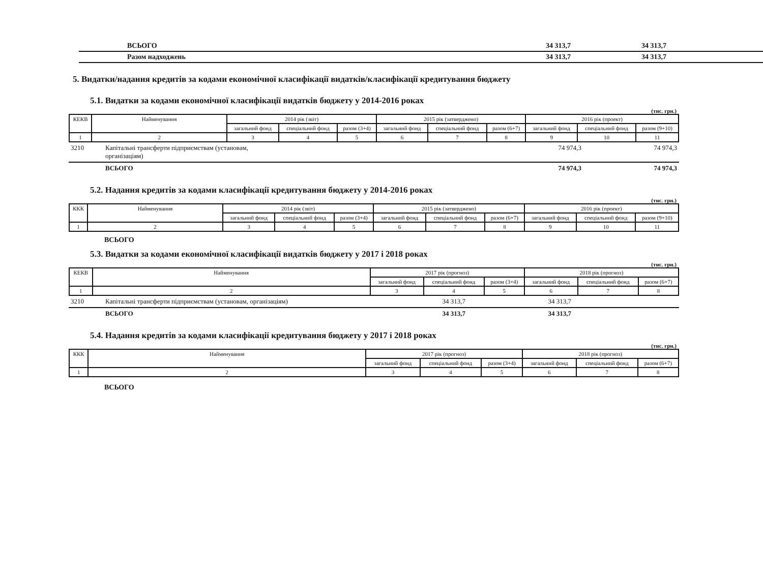| ВСЬОГО | 34 313,7 | 34 313,7 |
| Разом надходжень | 34 313,7 | 34 313,7 |
5. Видатки/надання кредитів за кодами економічної класифікації видатків/класифікації кредитування бюджету
5.1. Видатки за кодами економічної класифікації видатків бюджету у 2014-2016 роках
(тис. грн.)
| КЕКВ | Найменування | 2014 рік (звіт) | | | 2015 рік (затверджено) | | | 2016 рік (проект) | | |
| --- | --- | --- | --- | --- | --- | --- | --- | --- | --- | --- |
| | | загальний фонд | спеціальний фонд | разом (3+4) | загальний фонд | спеціальний фонд | разом (6+7) | загальний фонд | спеціальний фонд | разом (9+10) |
| 1 | 2 | 3 | 4 | 5 | 6 | 7 | 8 | 9 | 10 | 11 |
| 3210 | Капітальні трансферти підприємствам (установам, організаціям) | | 74 974,3 | 74 974,3 |
| | ВСЬОГО | | 74 974,3 | 74 974,3 |
5.2. Надання кредитів за кодами класифікації кредитування бюджету у 2014-2016 роках
(тис. грн.)
| ККК | Найменування | 2014 рік (звіт) | | | 2015 рік (затверджено) | | | 2016 рік (проект) | | |
| --- | --- | --- | --- | --- | --- | --- | --- | --- | --- | --- |
| | | загальний фонд | спеціальний фонд | разом (3+4) | загальний фонд | спеціальний фонд | разом (6+7) | загальний фонд | спеціальний фонд | разом (9+10) |
| 1 | 2 | 3 | 4 | 5 | 6 | 7 | 8 | 9 | 10 | 11 |
ВСЬОГО
5.3. Видатки за кодами економічної класифікації видатків бюджету у 2017 і 2018 роках
(тис. грн.)
| КЕКВ | Найменування | 2017 рік (прогноз) | | | 2018 рік (прогноз) | | |
| --- | --- | --- | --- | --- | --- | --- | --- |
| | | загальний фонд | спеціальний фонд | разом (3+4) | загальний фонд | спеціальний фонд | разом (6+7) |
| 1 | 2 | 3 | 4 | 5 | 6 | 7 | 8 |
| 3210 | Капітальні трансферти підприємствам (установам, організаціям) | 34 313,7 | 34 313,7 | |
| | ВСЬОГО | 34 313,7 | 34 313,7 | |
5.4. Надання кредитів за кодами класифікації кредитування бюджету у 2017 і 2018 роках
(тис. грн.)
| ККК | Найменування | 2017 рік (прогноз) | | | 2018 рік (прогноз) | | |
| --- | --- | --- | --- | --- | --- | --- | --- |
| | | загальний фонд | спеціальний фонд | разом (3+4) | загальний фонд | спеціальний фонд | разом (6+7) |
| 1 | 2 | 3 | 4 | 5 | 6 | 7 | 8 |
ВСЬОГО